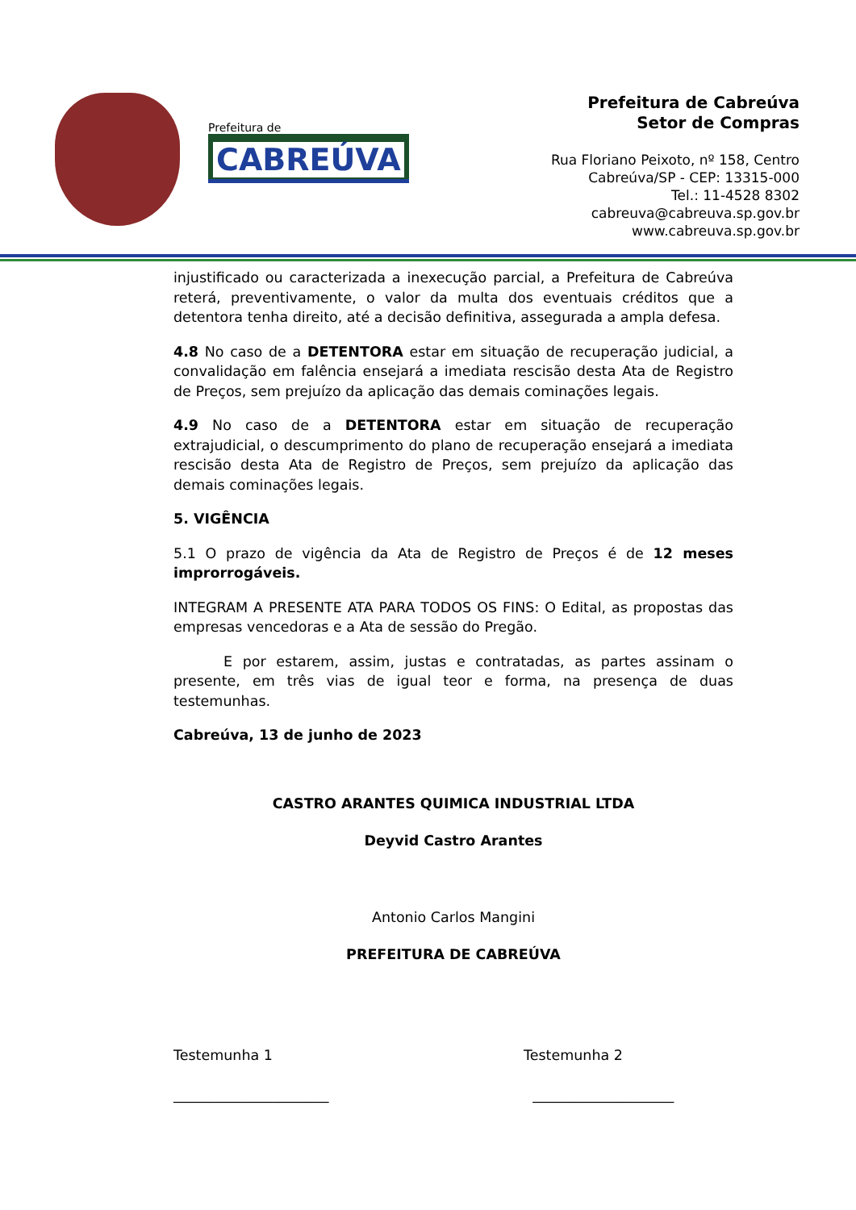Prefeitura de
CABREÚVA
Prefeitura de Cabreúva
Setor de Compras
Rua Floriano Peixoto, nº 158, Centro
Cabreúva/SP - CEP: 13315-000
Tel.: 11-4528 8302
cabreuva@cabreuva.sp.gov.br
www.cabreuva.sp.gov.br
injustificado ou caracterizada a inexecução parcial, a Prefeitura de Cabreúva reterá, preventivamente, o valor da multa dos eventuais créditos que a detentora tenha direito, até a decisão definitiva, assegurada a ampla defesa.
4.8 No caso de a DETENTORA estar em situação de recuperação judicial, a convalidação em falência ensejará a imediata rescisão desta Ata de Registro de Preços, sem prejuízo da aplicação das demais cominações legais.
4.9 No caso de a DETENTORA estar em situação de recuperação extrajudicial, o descumprimento do plano de recuperação ensejará a imediata rescisão desta Ata de Registro de Preços, sem prejuízo da aplicação das demais cominações legais.
5. VIGÊNCIA
5.1 O prazo de vigência da Ata de Registro de Preços é de 12 meses improrrogáveis.
INTEGRAM A PRESENTE ATA PARA TODOS OS FINS: O Edital, as propostas das empresas vencedoras e a Ata de sessão do Pregão.
E por estarem, assim, justas e contratadas, as partes assinam o presente, em três vias de igual teor e forma, na presença de duas testemunhas.
Cabreúva, 13 de junho de 2023
CASTRO ARANTES QUIMICA INDUSTRIAL LTDA
Deyvid Castro Arantes
Antonio Carlos Mangini
PREFEITURA DE CABREÚVA
Testemunha 1
______________________
Testemunha 2
____________________